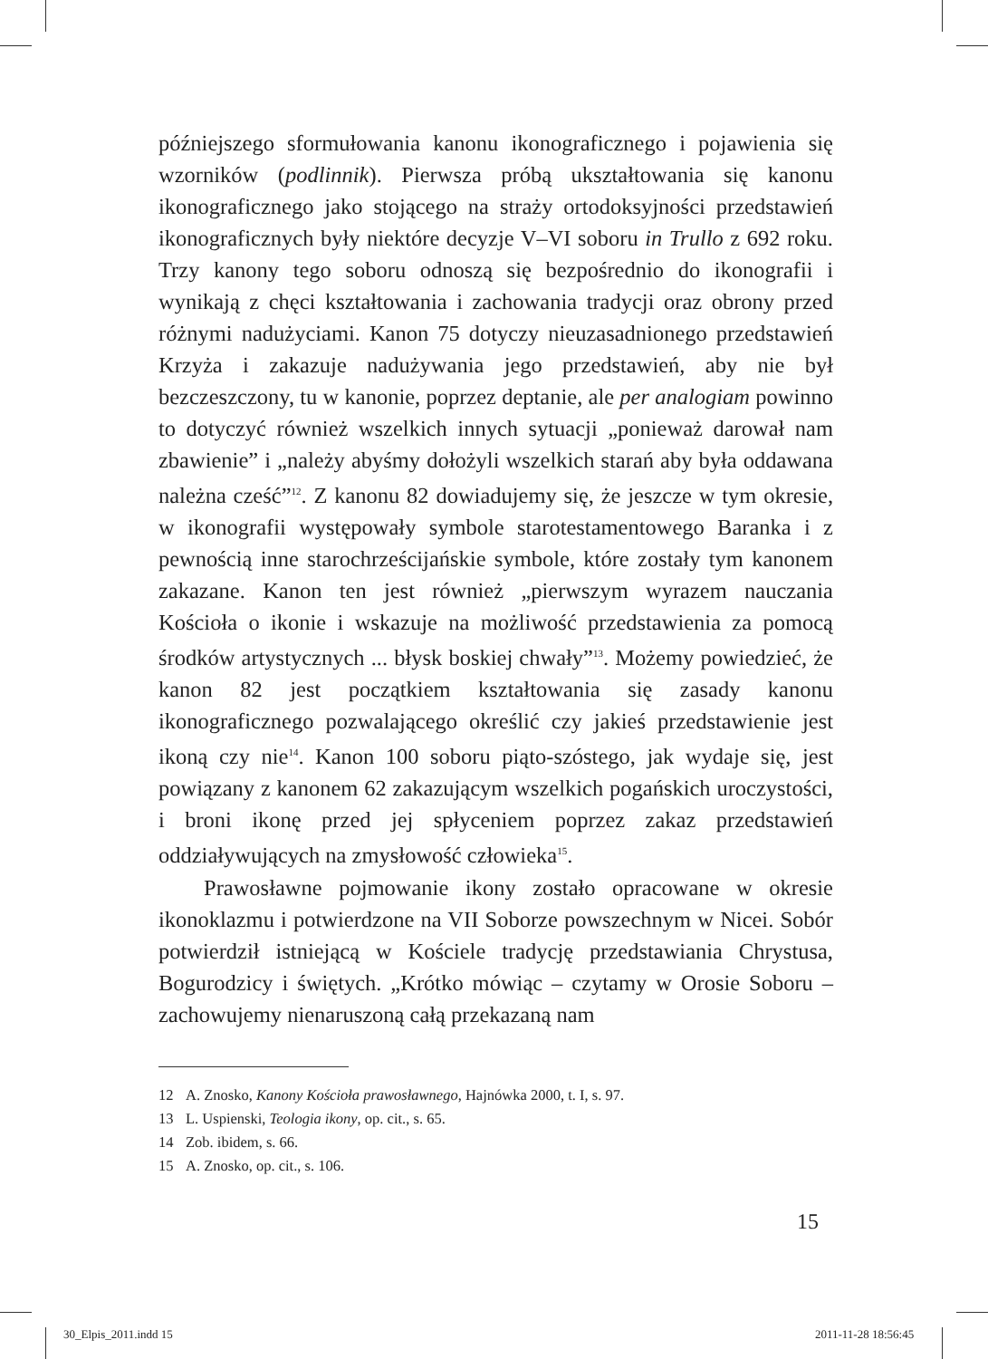późniejszego sformułowania kanonu ikonograficznego i pojawienia się wzorników (podlinnik). Pierwsza próbą ukształtowania się kanonu ikonograficznego jako stojącego na straży ortodoksyjności przedstawień ikonograficznych były niektóre decyzje V–VI soboru in Trullo z 692 roku. Trzy kanony tego soboru odnoszą się bezpośrednio do ikonografii i wynikają z chęci kształtowania i zachowania tradycji oraz obrony przed różnymi nadużyciami. Kanon 75 dotyczy nieuzasadnionego przedstawień Krzyża i zakazuje nadużywania jego przedstawień, aby nie był bezczeszczony, tu w kanonie, poprzez deptanie, ale per analogiam powinno to dotyczyć również wszelkich innych sytuacji „ponieważ darował nam zbawienie” i „należy abyśmy dołożyli wszelkich starań aby była oddawana należna cześć”<sup>12</sup>. Z kanonu 82 dowiadujemy się, że jeszcze w tym okresie, w ikonografii występowały symbole starotestamentowego Baranka i z pewnością inne starochrześcijańskie symbole, które zostały tym kanonem zakazane. Kanon ten jest również „pierwszym wyrazem nauczania Kościoła o ikonie i wskazuje na możliwość przedstawienia za pomocą środków artystycznych ... błysk boskiej chwały”<sup>13</sup>. Możemy powiedzieć, że kanon 82 jest początkiem kształtowania się zasady kanonu ikonograficznego pozwalającego określić czy jakieś przedstawienie jest ikoną czy nie<sup>14</sup>. Kanon 100 soboru piąto-szóstego, jak wydaje się, jest powiązany z kanonem 62 zakazującym wszelkich pogańskich uroczystości, i broni ikonę przed jej spłyceniem poprzez zakaz przedstawień oddziaływujących na zmysłowość człowieka<sup>15</sup>.
Prawosławne pojmowanie ikony zostało opracowane w okresie ikonoklazmu i potwierdzone na VII Soborze powszechnym w Nicei. Sobór potwierdził istniejącą w Kościele tradycję przedstawiania Chrystusa, Bogurodzicy i świętych. „Krótko mówiąc – czytamy w Orosie Soboru – zachowujemy nienaruszoną całą przekazaną nam
12 A. Znosko, Kanony Kościoła prawosławnego, Hajnówka 2000, t. I, s. 97.
13 L. Uspienski, Teologia ikony, op. cit., s. 65.
14 Zob. ibidem, s. 66.
15 A. Znosko, op. cit., s. 106.
15
30_Elpis_2011.indd 15 2011-11-28 18:56:45